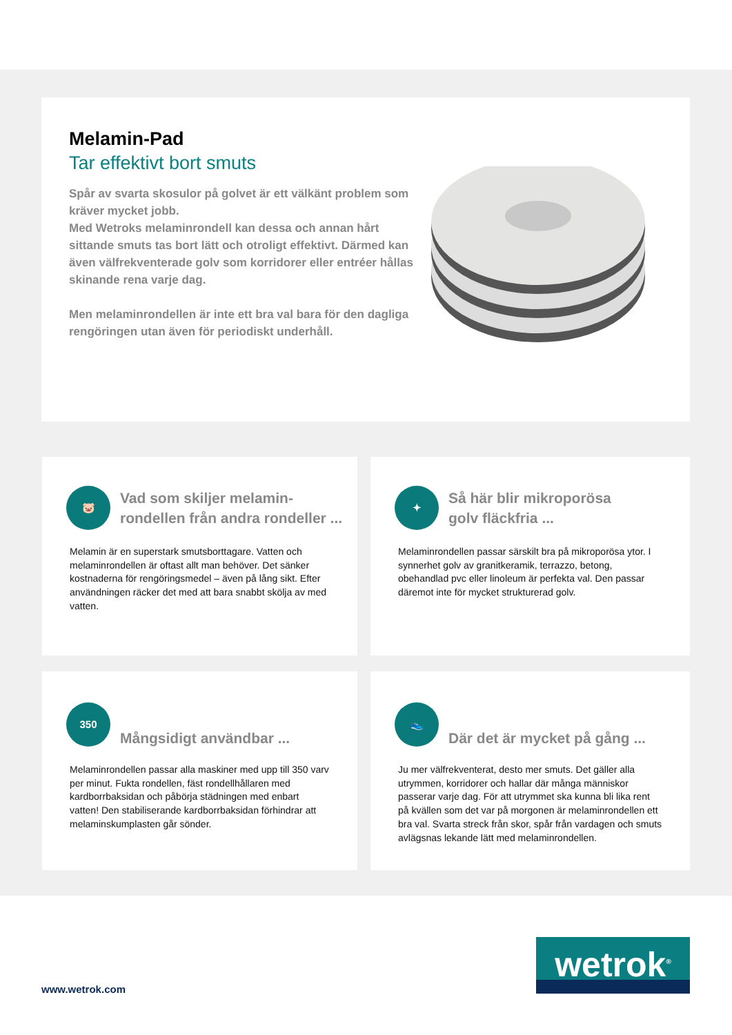Melamin-Pad
Tar effektivt bort smuts
Spår av svarta skosulor på golvet är ett välkänt problem som kräver mycket jobb.
Med Wetroks melaminrondell kan dessa och annan hårt sittande smuts tas bort lätt och otroligt effektivt. Därmed kan även välfrekventerade golv som korridorer eller entréer hållas skinande rena varje dag.
Men melaminrondellen är inte ett bra val bara för den dagliga rengöringen utan även för periodiskt underhåll.
🐷
Vad som skiljer melamin-
rondellen från andra rondeller ...
Melamin är en superstark smutsborttagare. Vatten och melaminrondellen är oftast allt man behöver. Det sänker kostnaderna för rengöringsmedel – även på lång sikt. Efter användningen räcker det med att bara snabbt skölja av med vatten.
✦
Så här blir mikroporösa
golv fläckfria ...
Melaminrondellen passar särskilt bra på mikroporösa ytor. I synnerhet golv av granitkeramik, terrazzo, betong, obehandlad pvc eller linoleum är perfekta val. Den passar däremot inte för mycket strukturerad golv.
350
Mångsidigt användbar ...
Melaminrondellen passar alla maskiner med upp till 350 varv per minut. Fukta rondellen, fäst rondellhållaren med kardborrbaksidan och påbörja städningen med enbart vatten! Den stabiliserande kardborrbaksidan förhindrar att melaminskumplasten går sönder.
👟
Där det är mycket på gång ...
Ju mer välfrekventerat, desto mer smuts. Det gäller alla utrymmen, korridorer och hallar där många människor passerar varje dag. För att utrymmet ska kunna bli lika rent på kvällen som det var på morgonen är melaminrondellen ett bra val. Svarta streck från skor, spår från vardagen och smuts avlägsnas lekande lätt med melaminrondellen.
www.wetrok.com
wetrok<sup>®</sup>